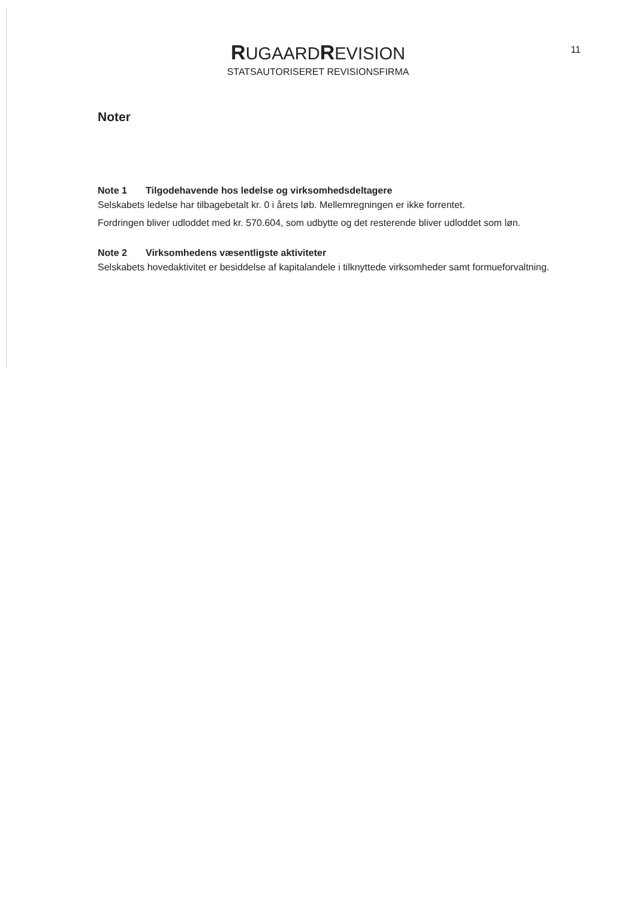RUGAARDREVISION
STATSAUTORISERET REVISIONSFIRMA
11
Noter
Note 1 Tilgodehavende hos ledelse og virksomhedsdeltagere
Selskabets ledelse har tilbagebetalt kr. 0 i årets løb. Mellemregningen er ikke forrentet.
Fordringen bliver udloddet med kr. 570.604, som udbytte og det resterende bliver udloddet som løn.
Note 2 Virksomhedens væsentligste aktiviteter
Selskabets hovedaktivitet er besiddelse af kapitalandele i tilknyttede virksomheder samt formueforvaltning.